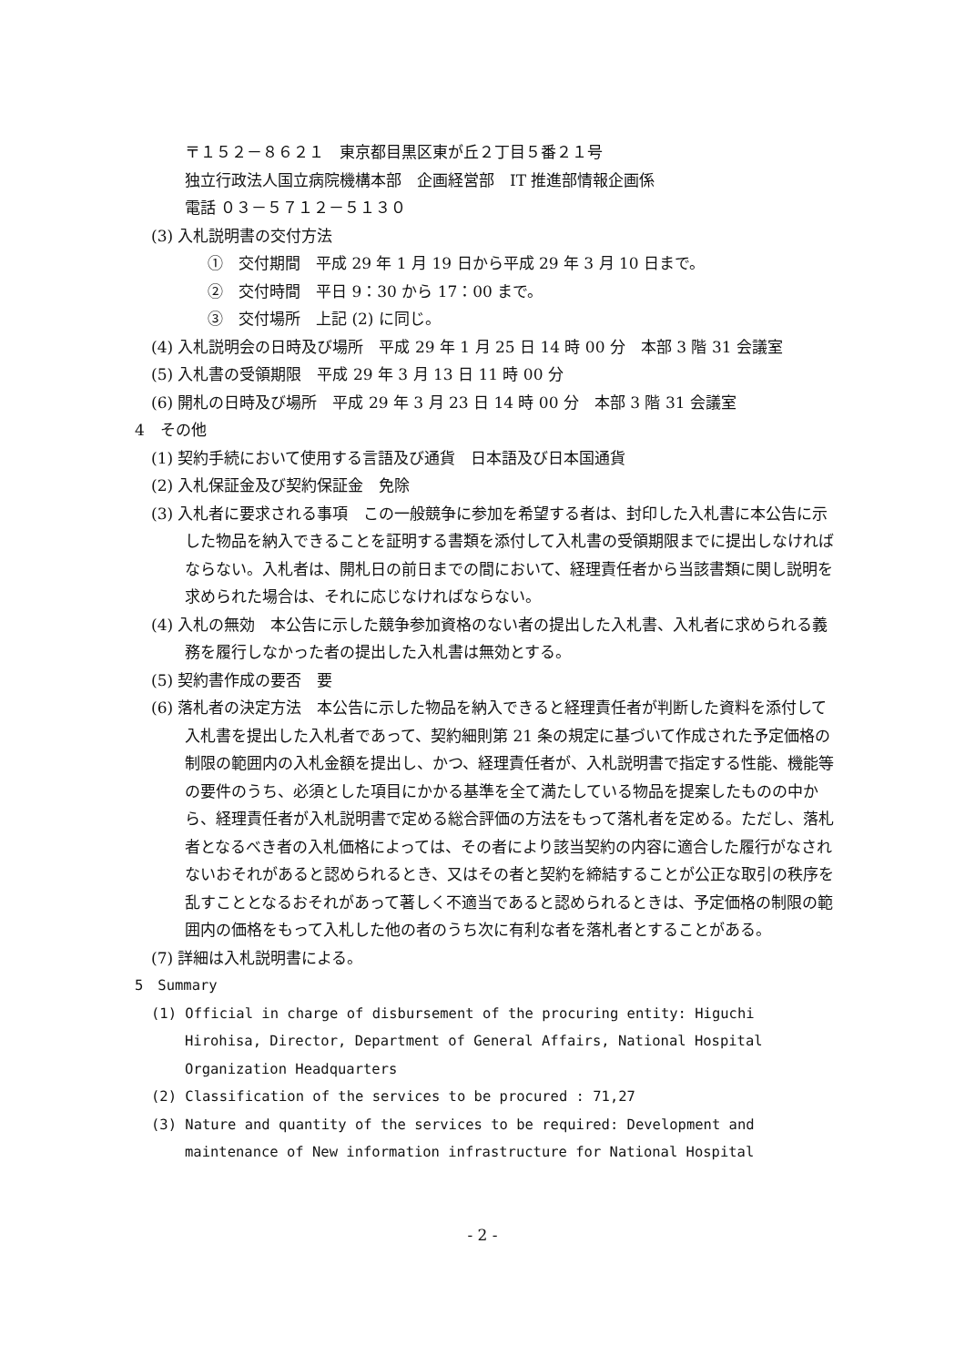〒１５２－８６２１　東京都目黒区東が丘２丁目５番２１号
独立行政法人国立病院機構本部　企画経営部　IT 推進部情報企画係
電話 ０３－５７１２－５１３０
(3) 入札説明書の交付方法
①　交付期間　平成 29 年 1 月 19 日から平成 29 年 3 月 10 日まで。
②　交付時間　平日 9：30 から 17：00 まで。
③　交付場所　上記 (2) に同じ。
(4) 入札説明会の日時及び場所　平成 29 年 1 月 25 日 14 時 00 分　本部 3 階 31 会議室
(5) 入札書の受領期限　平成 29 年 3 月 13 日 11 時 00 分
(6) 開札の日時及び場所　平成 29 年 3 月 23 日 14 時 00 分　本部 3 階 31 会議室
4　その他
(1) 契約手続において使用する言語及び通貨　日本語及び日本国通貨
(2) 入札保証金及び契約保証金　免除
(3) 入札者に要求される事項　この一般競争に参加を希望する者は、封印した入札書に本公告に示した物品を納入できることを証明する書類を添付して入札書の受領期限までに提出しなければならない。入札者は、開札日の前日までの間において、経理責任者から当該書類に関し説明を求められた場合は、それに応じなければならない。
(4) 入札の無効　本公告に示した競争参加資格のない者の提出した入札書、入札者に求められる義務を履行しなかった者の提出した入札書は無効とする。
(5) 契約書作成の要否　要
(6) 落札者の決定方法　本公告に示した物品を納入できると経理責任者が判断した資料を添付して入札書を提出した入札者であって、契約細則第 21 条の規定に基づいて作成された予定価格の制限の範囲内の入札金額を提出し、かつ、経理責任者が、入札説明書で指定する性能、機能等の要件のうち、必須とした項目にかかる基準を全て満たしている物品を提案したものの中から、経理責任者が入札説明書で定める総合評価の方法をもって落札者を定める。ただし、落札者となるべき者の入札価格によっては、その者により該当契約の内容に適合した履行がなされないおそれがあると認められるとき、又はその者と契約を締結することが公正な取引の秩序を乱すこととなるおそれがあって著しく不適当であると認められるときは、予定価格の制限の範囲内の価格をもって入札した他の者のうち次に有利な者を落札者とすることがある。
(7) 詳細は入札説明書による。
5　Summary
(1) Official in charge of disbursement of the procuring entity: Higuchi Hirohisa, Director, Department of General Affairs, National Hospital Organization Headquarters
(2) Classification of the services to be procured : 71,27
(3) Nature and quantity of the services to be required: Development and maintenance of New information infrastructure for National Hospital
- 2 -